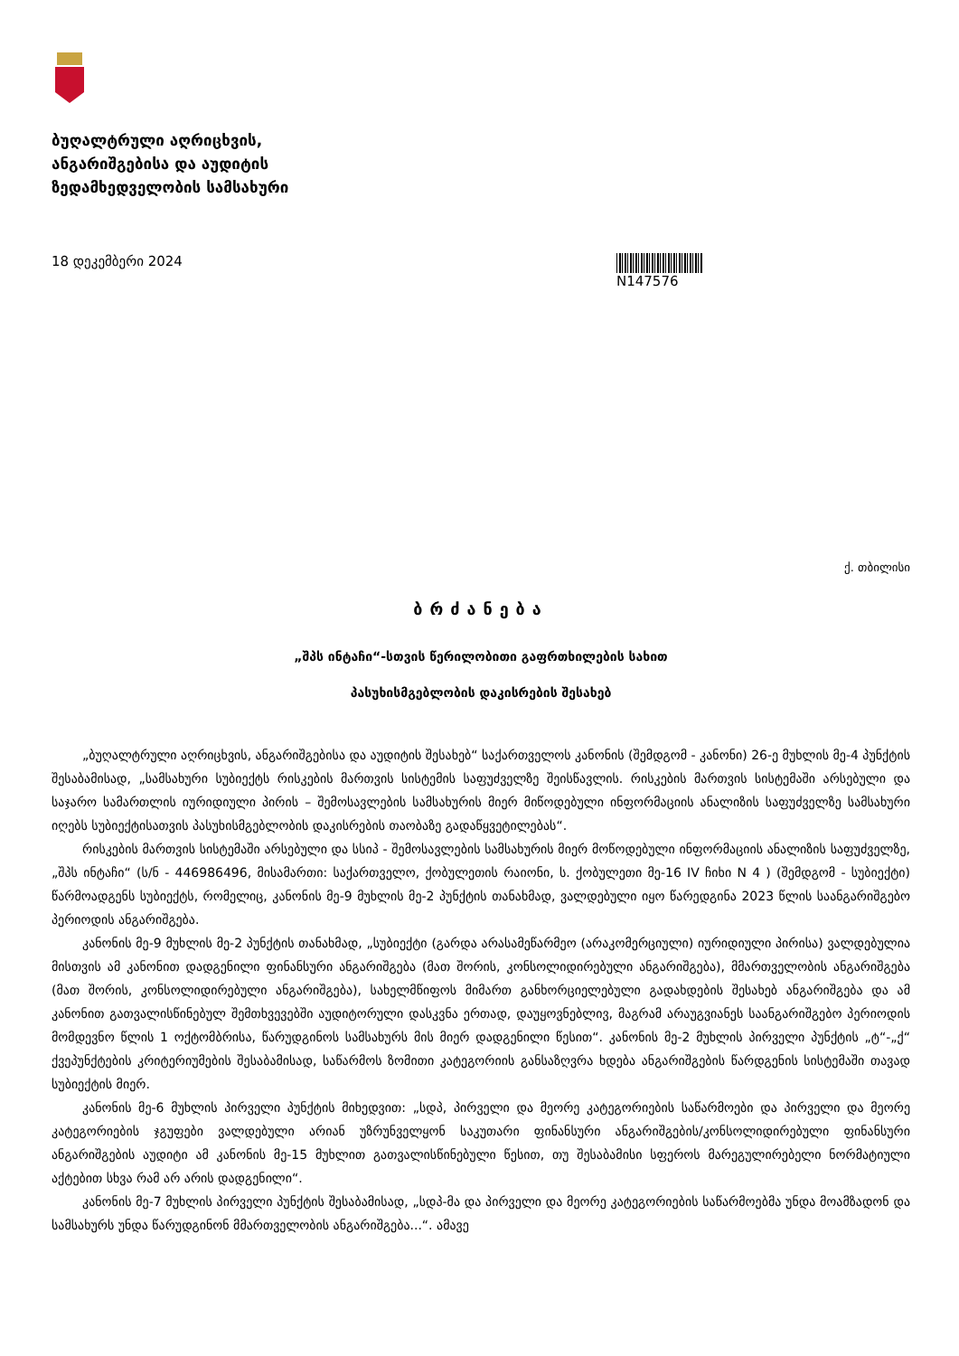ბუღალტრული აღრიცხვის,
ანგარიშგებისა და აუდიტის
ზედამხედველობის სამსახური
18 დეკემბერი 2024 N147576
ქ. თბილისი
ბრძანება
„შპს ინტაჩი“-სთვის წერილობითი გაფრთხილების სახით
პასუხისმგებლობის დაკისრების შესახებ
„ბუღალტრული აღრიცხვის, ანგარიშგებისა და აუდიტის შესახებ“ საქართველოს კანონის (შემდგომ - კანონი) 26-ე მუხლის მე-4 პუნქტის შესაბამისად, „სამსახური სუბიექტს რისკების მართვის სისტემის საფუძველზე შეისწავლის. რისკების მართვის სისტემაში არსებული და საჯარო სამართლის იურიდიული პირის – შემოსავლების სამსახურის მიერ მიწოდებული ინფორმაციის ანალიზის საფუძველზე სამსახური იღებს სუბიექტისათვის პასუხისმგებლობის დაკისრების თაობაზე გადაწყვეტილებას“.
რისკების მართვის სისტემაში არსებული და სსიპ - შემოსავლების სამსახურის მიერ მოწოდებული ინფორმაციის ანალიზის საფუძველზე, „შპს ინტაჩი“ (ს/ნ - 446986496, მისამართი: საქართველო, ქობულეთის რაიონი, ს. ქობულეთი მე-16 IV ჩიხი N 4 ) (შემდგომ - სუბიექტი) წარმოადგენს სუბიექტს, რომელიც, კანონის მე-9 მუხლის მე-2 პუნქტის თანახმად, ვალდებული იყო წარედგინა 2023 წლის საანგარიშგებო პერიოდის ანგარიშგება.
კანონის მე-9 მუხლის მე-2 პუნქტის თანახმად, „სუბიექტი (გარდა არასამეწარმეო (არაკომერციული) იურიდიული პირისა) ვალდებულია მისთვის ამ კანონით დადგენილი ფინანსური ანგარიშგება (მათ შორის, კონსოლიდირებული ანგარიშგება), მმართველობის ანგარიშგება (მათ შორის, კონსოლიდირებული ანგარიშგება), სახელმწიფოს მიმართ განხორციელებული გადახდების შესახებ ანგარიშგება და ამ კანონით გათვალისწინებულ შემთხვევებში აუდიტორული დასკვნა ერთად, დაუყოვნებლივ, მაგრამ არაუგვიანეს საანგარიშგებო პერიოდის მომდევნო წლის 1 ოქტომბრისა, წარუდგინოს სამსახურს მის მიერ დადგენილი წესით“. კანონის მე-2 მუხლის პირველი პუნქტის „ტ“-„ქ“ ქვეპუნქტების კრიტერიუმების შესაბამისად, საწარმოს ზომითი კატეგორიის განსაზღვრა ხდება ანგარიშგების წარდგენის სისტემაში თავად სუბიექტის მიერ.
კანონის მე-6 მუხლის პირველი პუნქტის მიხედვით: „სდპ, პირველი და მეორე კატეგორიების საწარმოები და პირველი და მეორე კატეგორიების ჯგუფები ვალდებული არიან უზრუნველყონ საკუთარი ფინანსური ანგარიშგების/კონსოლიდირებული ფინანსური ანგარიშგების აუდიტი ამ კანონის მე-15 მუხლით გათვალისწინებული წესით, თუ შესაბამისი სფეროს მარეგულირებელი ნორმატიული აქტებით სხვა რამ არ არის დადგენილი“.
კანონის მე-7 მუხლის პირველი პუნქტის შესაბამისად, „სდპ-მა და პირველი და მეორე კატეგორიების საწარმოებმა უნდა მოამზადონ და სამსახურს უნდა წარუდგინონ მმართველობის ანგარიშგება...“. ამავე